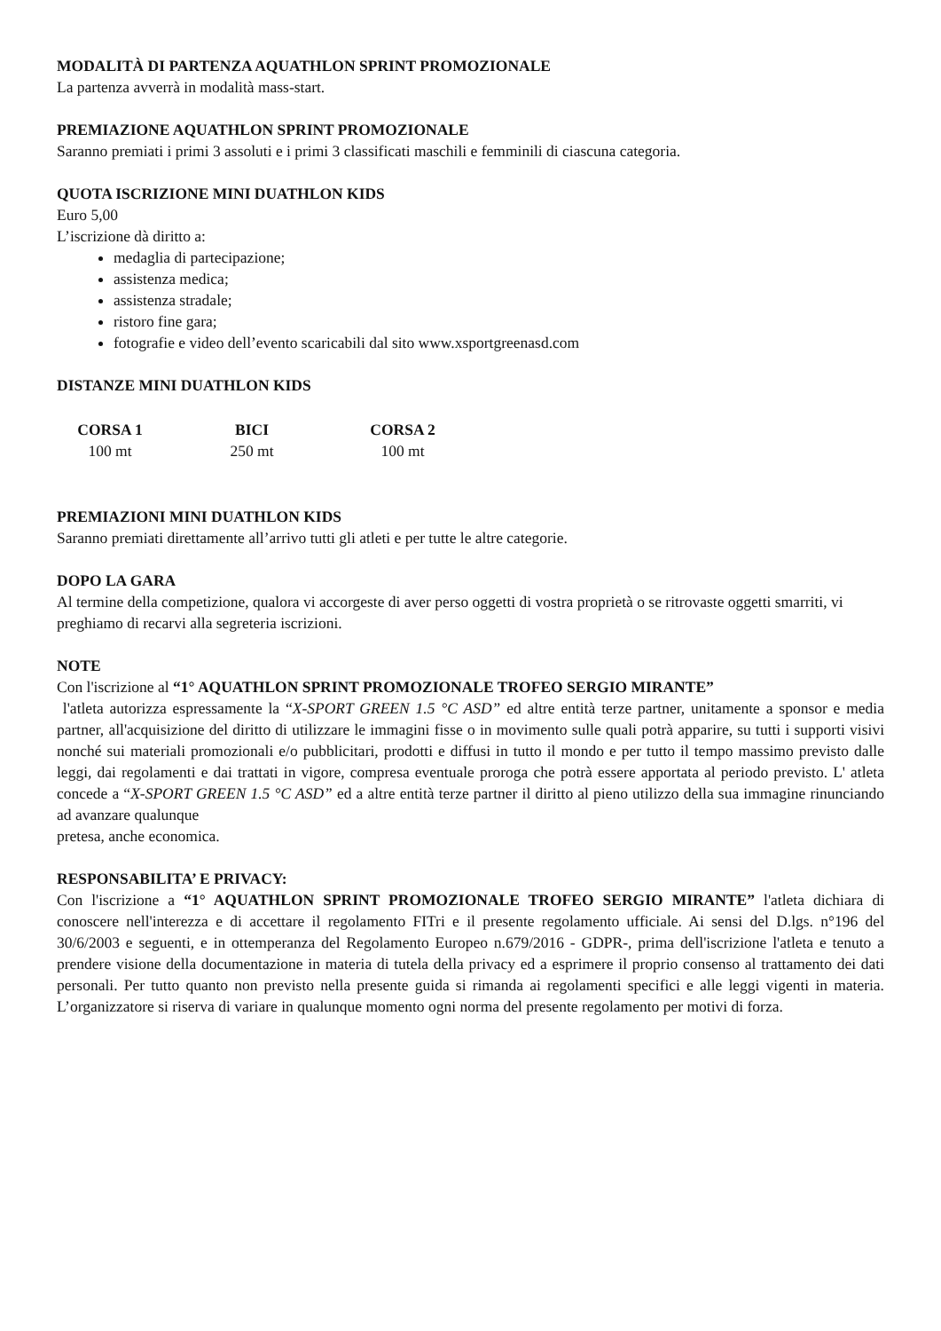MODALITÀ DI PARTENZA AQUATHLON SPRINT PROMOZIONALE
La partenza avverrà in modalità mass-start.
PREMIAZIONE AQUATHLON SPRINT PROMOZIONALE
Saranno premiati i primi 3 assoluti e i primi 3 classificati maschili e femminili di ciascuna categoria.
QUOTA ISCRIZIONE MINI DUATHLON KIDS
Euro 5,00
L’iscrizione dà diritto a:
medaglia di partecipazione;
assistenza medica;
assistenza stradale;
ristoro fine gara;
fotografie e video dell’evento scaricabili dal sito www.xsportgreenasd.com
DISTANZE MINI DUATHLON KIDS
| CORSA 1 | BICI | CORSA 2 |
| --- | --- | --- |
| 100 mt | 250 mt | 100 mt |
PREMIAZIONI MINI DUATHLON KIDS
Saranno premiati direttamente all’arrivo tutti gli atleti e per tutte le altre categorie.
DOPO LA GARA
Al termine della competizione, qualora vi accorgeste di aver perso oggetti di vostra proprietà o se ritrovaste oggetti smarriti, vi preghiamo di recarvi alla segreteria iscrizioni.
NOTE
Con l'iscrizione al “1° AQUATHLON SPRINT PROMOZIONALE TROFEO SERGIO MIRANTE”
l'atleta autorizza espressamente la “X-SPORT GREEN 1.5 °C ASD” ed altre entità terze partner, unitamente a sponsor e media partner, all'acquisizione del diritto di utilizzare le immagini fisse o in movimento sulle quali potrà apparire, su tutti i supporti visivi nonché sui materiali promozionali e/o pubblicitari, prodotti e diffusi in tutto il mondo e per tutto il tempo massimo previsto dalle leggi, dai regolamenti e dai trattati in vigore, compresa eventuale proroga che potrà essere apportata al periodo previsto. L' atleta concede a “X-SPORT GREEN 1.5 °C ASD” ed a altre entità terze partner il diritto al pieno utilizzo della sua immagine rinunciando ad avanzare qualunque
pretesa, anche economica.
RESPONSABILITA’ E PRIVACY:
Con l'iscrizione a “1° AQUATHLON SPRINT PROMOZIONALE TROFEO SERGIO MIRANTE” l'atleta dichiara di conoscere nell'interezza e di accettare il regolamento FITri e il presente regolamento ufficiale. Ai sensi del D.lgs. n°196 del 30/6/2003 e seguenti, e in ottemperanza del Regolamento Europeo n.679/2016 - GDPR-, prima dell'iscrizione l'atleta e tenuto a prendere visione della documentazione in materia di tutela della privacy ed a esprimere il proprio consenso al trattamento dei dati personali. Per tutto quanto non previsto nella presente guida si rimanda ai regolamenti specifici e alle leggi vigenti in materia. L’organizzatore si riserva di variare in qualunque momento ogni norma del presente regolamento per motivi di forza.